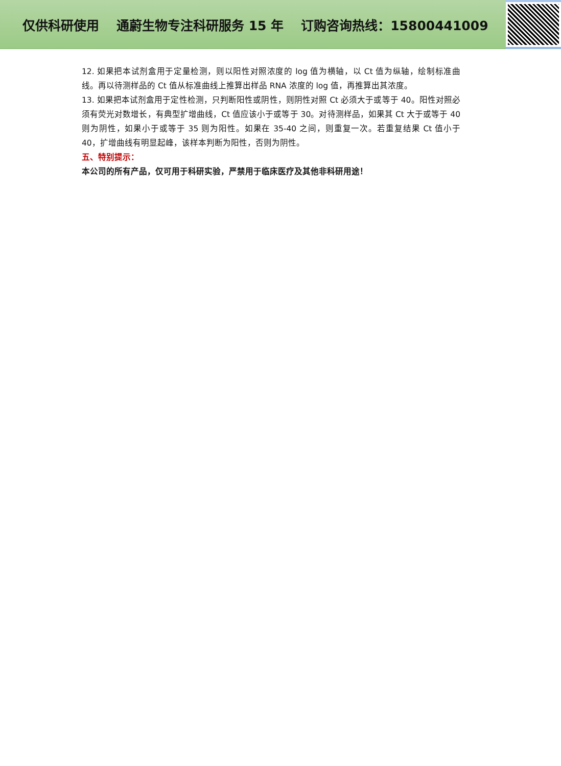仅供科研使用 通蔚生物专注科研服务 15 年 订购咨询热线：15800441009
12. 如果把本试剂盒用于定量检测，则以阳性对照浓度的 log 值为横轴，以 Ct 值为纵轴，绘制标准曲线。再以待测样品的 Ct 值从标准曲线上推算出样品 RNA 浓度的 log 值，再推算出其浓度。
13. 如果把本试剂盒用于定性检测，只判断阳性或阴性，则阴性对照 Ct 必须大于或等于 40。阳性对照必须有荧光对数增长，有典型扩增曲线，Ct 值应该小于或等于 30。对待测样品，如果其 Ct 大于或等于 40 则为阴性，如果小于或等于 35 则为阳性。如果在 35-40 之间，则重复一次。若重复结果 Ct 值小于 40，扩增曲线有明显起峰，该样本判断为阳性，否则为阴性。
五、特别提示：
本公司的所有产品，仅可用于科研实验，严禁用于临床医疗及其他非科研用途！